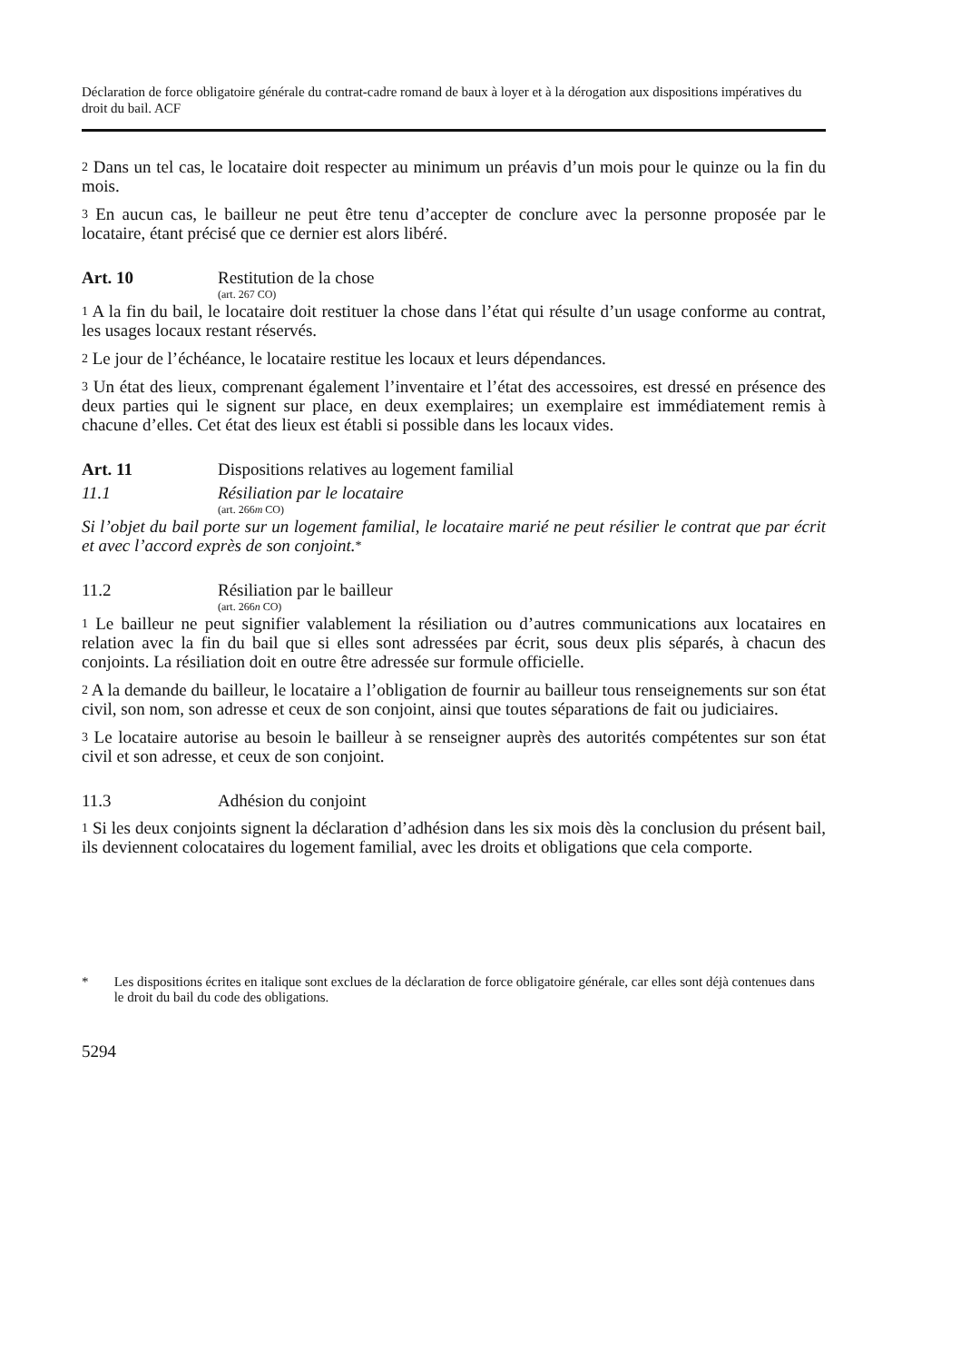Déclaration de force obligatoire générale du contrat-cadre romand de baux à loyer et à la dérogation aux dispositions impératives du droit du bail. ACF
2 Dans un tel cas, le locataire doit respecter au minimum un préavis d’un mois pour le quinze ou la fin du mois.
3 En aucun cas, le bailleur ne peut être tenu d’accepter de conclure avec la personne proposée par le locataire, étant précisé que ce dernier est alors libéré.
Art. 10 Restitution de la chose
(art. 267 CO)
1 A la fin du bail, le locataire doit restituer la chose dans l’état qui résulte d’un usage conforme au contrat, les usages locaux restant réservés.
2 Le jour de l’échéance, le locataire restitue les locaux et leurs dépendances.
3 Un état des lieux, comprenant également l’inventaire et l’état des accessoires, est dressé en présence des deux parties qui le signent sur place, en deux exemplaires; un exemplaire est immédiatement remis à chacune d’elles. Cet état des lieux est établi si possible dans les locaux vides.
Art. 11 Dispositions relatives au logement familial
11.1 Résiliation par le locataire
(art. 266m CO)
Si l’objet du bail porte sur un logement familial, le locataire marié ne peut résilier le contrat que par écrit et avec l’accord exprès de son conjoint.<sup>*</sup>
11.2 Résiliation par le bailleur
(art. 266n CO)
1 Le bailleur ne peut signifier valablement la résiliation ou d’autres communications aux locataires en relation avec la fin du bail que si elles sont adressées par écrit, sous deux plis séparés, à chacun des conjoints. La résiliation doit en outre être adressée sur formule officielle.
2 A la demande du bailleur, le locataire a l’obligation de fournir au bailleur tous renseignements sur son état civil, son nom, son adresse et ceux de son conjoint, ainsi que toutes séparations de fait ou judiciaires.
3 Le locataire autorise au besoin le bailleur à se renseigner auprès des autorités compétentes sur son état civil et son adresse, et ceux de son conjoint.
11.3 Adhésion du conjoint
1 Si les deux conjoints signent la déclaration d’adhésion dans les six mois dès la conclusion du présent bail, ils deviennent colocataires du logement familial, avec les droits et obligations que cela comporte.
* Les dispositions écrites en italique sont exclues de la déclaration de force obligatoire générale, car elles sont déjà contenues dans le droit du bail du code des obligations.
5294